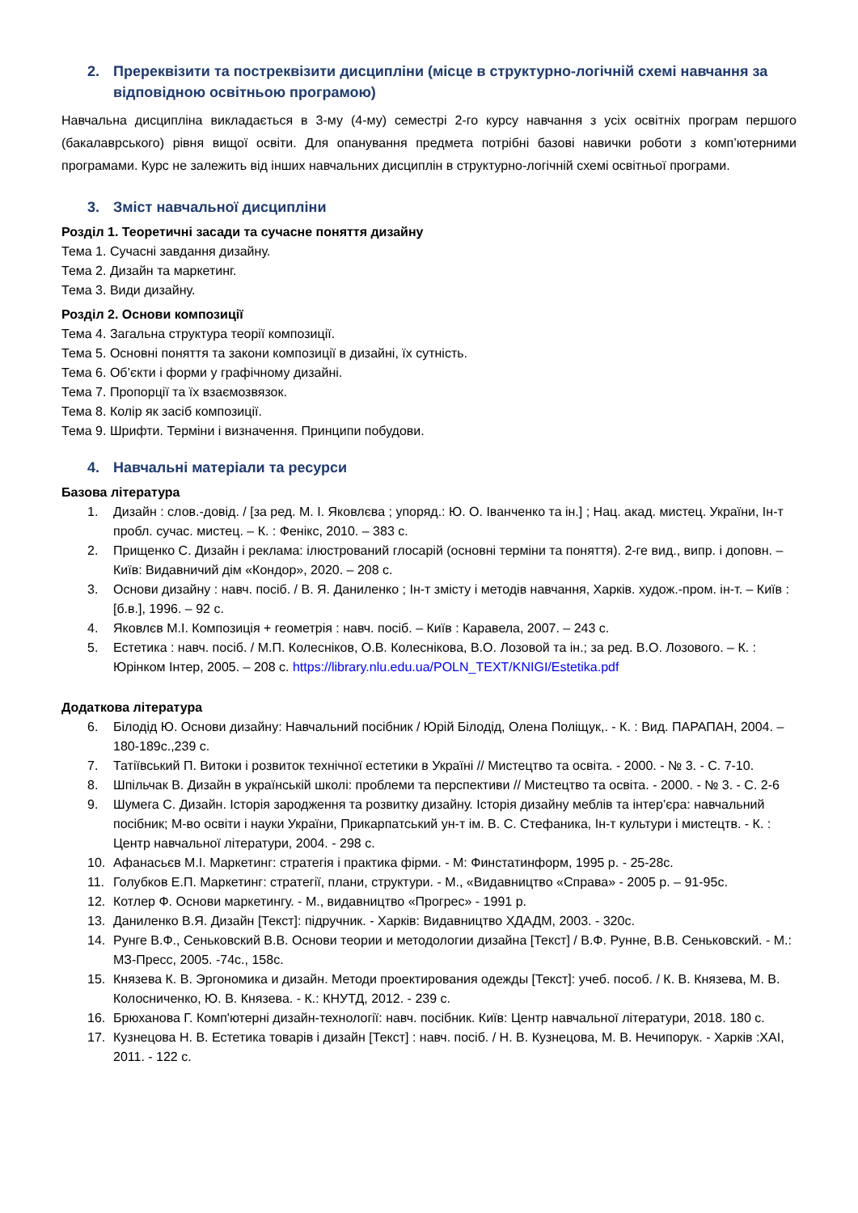2. Пререквізити та постреквізити дисципліни (місце в структурно-логічній схемі навчання за відповідною освітньою програмою)
Навчальна дисципліна викладається в 3-му (4-му) семестрі 2-го курсу навчання з усіх освітніх програм першого (бакалаврського) рівня вищої освіти. Для опанування предмета потрібні базові навички роботи з комп’ютерними програмами. Курс не залежить від інших навчальних дисциплін в структурно-логічній схемі освітньої програми.
3. Зміст навчальної дисципліни
Розділ 1. Теоретичні засади та сучасне поняття дизайну
Тема 1. Сучасні завдання дизайну.
Тема 2. Дизайн та маркетинг.
Тема 3. Види дизайну.
Розділ 2. Основи композиції
Тема 4. Загальна структура теорії композиції.
Тема 5. Основні поняття та закони композиції в дизайні, їх сутність.
Тема 6. Об’єкти і форми у графічному дизайні.
Тема 7. Пропорції та їх взаємозвязок.
Тема 8. Колір як засіб композиції.
Тема 9. Шрифти. Терміни і визначення. Принципи побудови.
4. Навчальні матеріали та ресурси
Базова література
1. Дизайн : слов.-довід. / [за ред. М. І. Яковлєва ; упоряд.: Ю. О. Іванченко та ін.] ; Нац. акад. мистец. України, Ін-т пробл. сучас. мистец. – К. : Фенікс, 2010. – 383 с.
2. Прищенко С. Дизайн і реклама: ілюстрований глосарій (основні терміни та поняття). 2-ге вид., випр. і доповн. – Київ: Видавничий дім «Кондор», 2020. – 208 с.
3. Основи дизайну : навч. посіб. / В. Я. Даниленко ; Ін-т змісту і методів навчання, Харків. худож.-пром. ін-т. – Київ : [б.в.], 1996. – 92 с.
4. Яковлєв М.І. Композиція + геометрія : навч. посіб. – Київ : Каравела, 2007. – 243 с.
5. Естетика : навч. посіб. / М.П. Колесніков, О.В. Колеснікова, В.О. Лозовой та ін.; за ред. В.О. Лозового. – К. : Юрінком Інтер, 2005. – 208 с. https://library.nlu.edu.ua/POLN_TEXT/KNIGI/Estetika.pdf
Додаткова література
6. Білодід Ю. Основи дизайну: Навчальний посібник / Юрій Білодід, Олена Поліщук,. - К. : Вид. ПАРАПАН, 2004. – 180-189с.,239 с.
7. Татіївський П. Витоки і розвиток технічної естетики в Україні // Мистецтво та освіта. - 2000. - № 3. - С. 7-10.
8. Шпільчак В. Дизайн в українській школі: проблеми та перспективи // Мистецтво та освіта. - 2000. - № 3. - С. 2-6
9. Шумега С. Дизайн. Історія зародження та розвитку дизайну. Історія дизайну меблів та інтер’єра: навчальний посібник; М-во освіти і науки України, Прикарпатський ун-т ім. В. С. Стефаника, Ін-т культури і мистецтв. - К. : Центр навчальної літератури, 2004. - 298 с.
10. Афанасьєв М.І. Маркетинг: стратегія і практика фірми. - М: Финстатинформ, 1995 р. - 25-28с.
11. Голубков Е.П. Маркетинг: стратегії, плани, структури. - М., «Видавництво «Справа» - 2005 р. – 91-95с.
12. Котлер Ф. Основи маркетингу. - М., видавництво «Прогрес» - 1991 р.
13. Даниленко В.Я. Дизайн [Текст]: підручник. - Харків: Видавництво ХДАДМ, 2003. - 320с.
14. Рунге В.Ф., Сеньковский В.В. Основи теории и методологии дизайна [Текст] / В.Ф. Рунне, В.В. Сеньковский. - М.: МЗ-Пресс, 2005. -74с., 158с.
15. Князева К. В. Эргономика и дизайн. Методи проектирования одежды [Текст]: учеб. пособ. / К. В. Князева, М. В. Колосниченко, Ю. В. Князева. - К.: КНУТД, 2012. - 239 с.
16. Брюханова Г. Комп'ютерні дизайн-технології: навч. посібник. Київ: Центр навчальної літератури, 2018. 180 с.
17. Кузнецова Н. В. Естетика товарів і дизайн [Текст] : навч. посіб. / Н. В. Кузнецова, М. В. Нечипорук. - Харків :ХАІ, 2011. - 122 с.